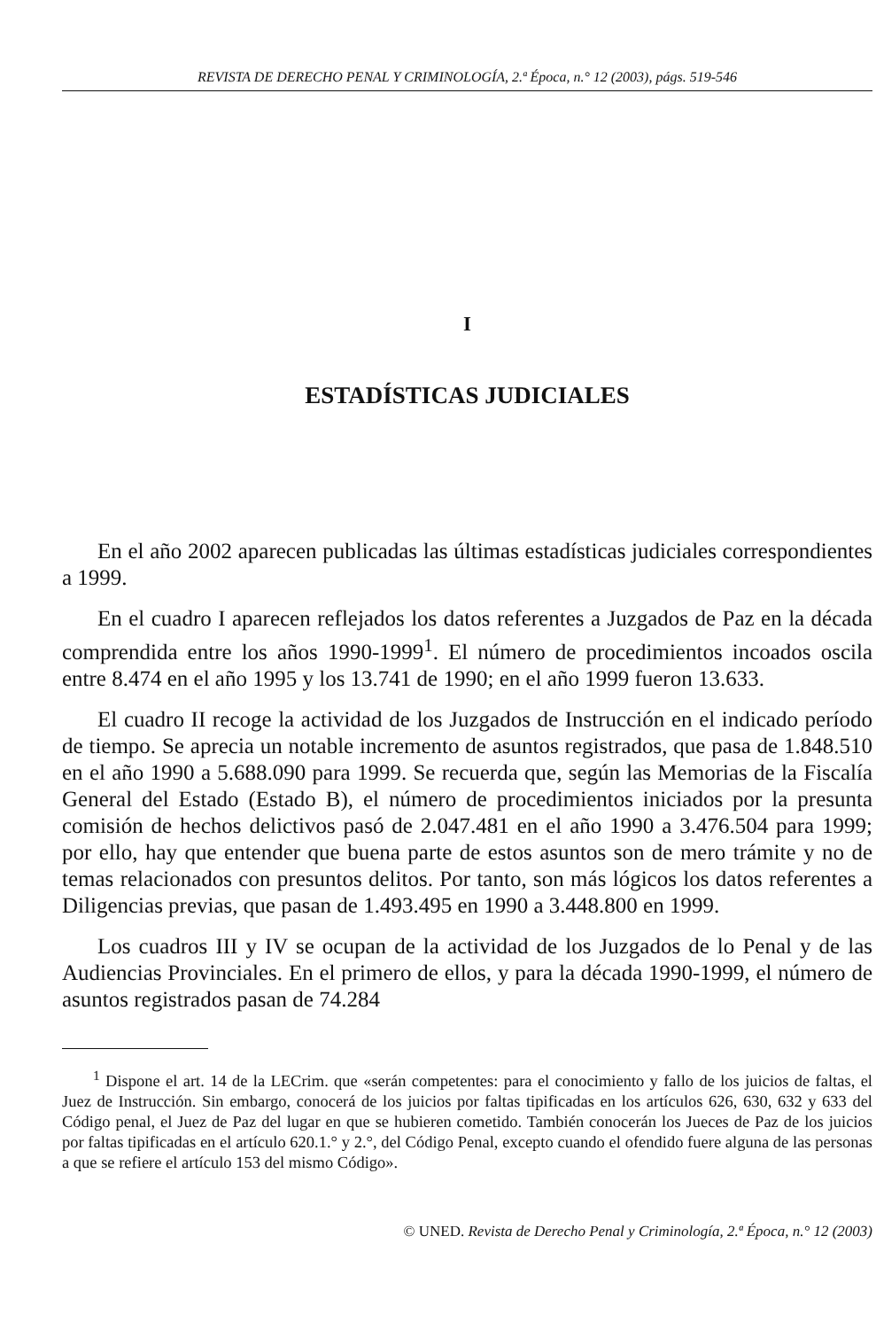REVISTA DE DERECHO PENAL Y CRIMINOLOGÍA, 2.ª Época, n.° 12 (2003), págs. 519-546
I
ESTADÍSTICAS JUDICIALES
En el año 2002 aparecen publicadas las últimas estadísticas judiciales correspondientes a 1999.
En el cuadro I aparecen reflejados los datos referentes a Juzgados de Paz en la década comprendida entre los años 1990-1999<sup>1</sup>. El número de procedimientos incoados oscila entre 8.474 en el año 1995 y los 13.741 de 1990; en el año 1999 fueron 13.633.
El cuadro II recoge la actividad de los Juzgados de Instrucción en el indicado período de tiempo. Se aprecia un notable incremento de asuntos registrados, que pasa de 1.848.510 en el año 1990 a 5.688.090 para 1999. Se recuerda que, según las Memorias de la Fiscalía General del Estado (Estado B), el número de procedimientos iniciados por la presunta comisión de hechos delictivos pasó de 2.047.481 en el año 1990 a 3.476.504 para 1999; por ello, hay que entender que buena parte de estos asuntos son de mero trámite y no de temas relacionados con presuntos delitos. Por tanto, son más lógicos los datos referentes a Diligencias previas, que pasan de 1.493.495 en 1990 a 3.448.800 en 1999.
Los cuadros III y IV se ocupan de la actividad de los Juzgados de lo Penal y de las Audiencias Provinciales. En el primero de ellos, y para la década 1990-1999, el número de asuntos registrados pasan de 74.284
<sup>1</sup> Dispone el art. 14 de la LECrim. que «serán competentes: para el conocimiento y fallo de los juicios de faltas, el Juez de Instrucción. Sin embargo, conocerá de los juicios por faltas tipificadas en los artículos 626, 630, 632 y 633 del Código penal, el Juez de Paz del lugar en que se hubieren cometido. También conocerán los Jueces de Paz de los juicios por faltas tipificadas en el artículo 620.1.° y 2.°, del Código Penal, excepto cuando el ofendido fuere alguna de las personas a que se refiere el artículo 153 del mismo Código».
© UNED. Revista de Derecho Penal y Criminología, 2.ª Época, n.° 12 (2003)